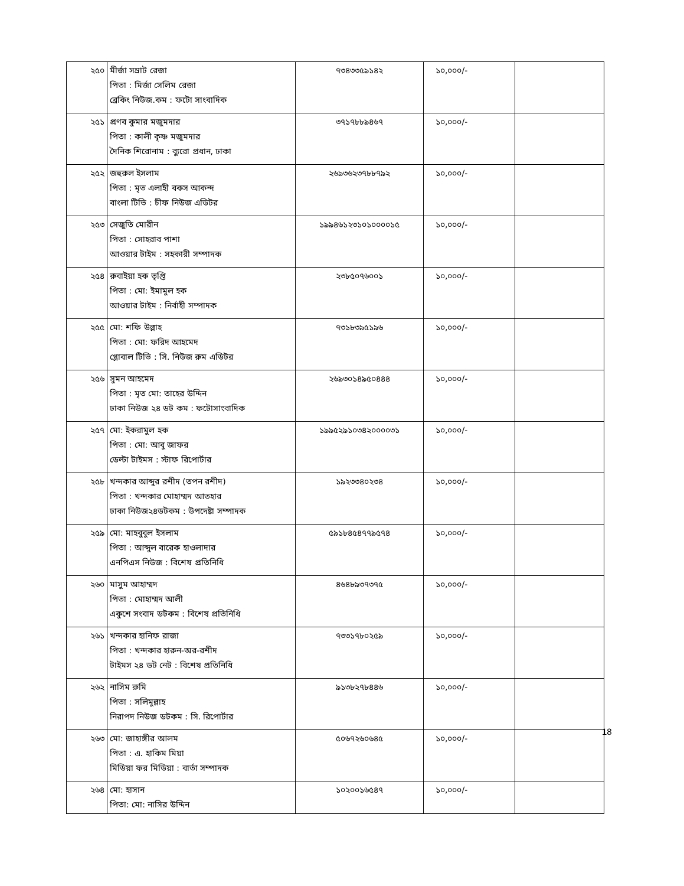| ২৫০ | মীর্জা সম্রাট রেজা পিতা : মির্জা সেলিম রেজা ব্রেকিং নিউজ.কম : ফটো সাংবাদিক | ৭৩৪৩৩৫৯১৪২ | ১০,০০০/- | |
| ২৫১ | প্রণব কুমার মজুমদার পিতা : কালী কৃষ্ণ মজুমদার দৈনিক শিরোনাম : ব্যুরো প্রধান, ঢাকা | ৩৭১৭৮৮৯৪৬৭ | ১০,০০০/- | |
| ২৫২ | জহুরুল ইসলাম পিতা : মৃত এলাহী বকস আকন্দ বাংলা টিভি : চীফ নিউজ এডিটর | ২৬৯৩৬২৩৭৮৮৭৯২ | ১০,০০০/- | |
| ২৫৩ | সেজুতি মোরীন পিতা : সোহরাব পাশা আওয়ার টাইম : সহকারী সম্পাদক | ১৯৯৪৬১২৩১০১০০০০১৫ | ১০,০০০/- | |
| ২৫৪ | রুবাইয়া হক তৃপ্তি পিতা : মো: ইমামুল হক আওয়ার টাইম : নির্বাহী সম্পাদক | ২৩৮৫০৭৬০০১ | ১০,০০০/- | |
| ২৫৫ | মো: শফি উল্লাহ পিতা : মো: ফরিদ আহমেদ গ্লোবাল টিভি : সি. নিউজ রুম এডিটর | ৭৩১৮৩৯৫১৯৬ | ১০,০০০/- | |
| ২৫৬ | সুমন আহমেদ পিতা : মৃত মো: তাহের উদ্দিন ঢাকা নিউজ ২৪ ডট কম : ফটোসাংবাদিক | ২৬৯৩০১৪৯৫০৪৪৪ | ১০,০০০/- | |
| ২৫৭ | মো: ইকরামুল হক পিতা : মো: আবু জাফর ডেল্টা টাইমস : স্টাফ রিপোর্টার | ১৯৯৫২৯১০৩৪২০০০০৩১ | ১০,০০০/- | |
| ২৫৮ | খন্দকার আব্দুর রশীদ (তপন রশীদ) পিতা : খন্দকার মোহাম্মদ আতহার ঢাকা নিউজ২৪ডটকম : উপদেষ্টা সম্পাদক | ১৯২৩৩৪০২৩৪ | ১০,০০০/- | |
| ২৫৯ | মো: মাহবুবুল ইসলাম পিতা : আব্দুল বারেক হাওলাদার এনপিএস নিউজ : বিশেষ প্রতিনিধি | ৫৯১৮৪৫৪৭৭৯৫৭৪ | ১০,০০০/- | |
| ২৬০ | মাসুম আহাম্মদ পিতা : মোহাম্মদ আলী একুশে সংবাদ ডটকম : বিশেষ প্রতিনিধি | ৪৬৪৮৯৩৭৩৭৫ | ১০,০০০/- | |
| ২৬১ | খন্দকার হানিফ রাজা পিতা : খন্দকার হারুন-অর-রশীদ টাইমস ২৪ ডট নেট : বিশেষ প্রতিনিধি | ৭৩৩১৭৮০২৫৯ | ১০,০০০/- | |
| ২৬২ | নাসিম রুমি পিতা : সলিমুল্লাহ নিরাপদ নিউজ ডটকম : সি. রিপোর্টার | ৯১৩৮২৭৮৪৪৬ | ১০,০০০/- | |
| ২৬৩ | মো: জাহাঙ্গীর আলম পিতা : এ. হাকিম মিয়া মিডিয়া ফর মিডিয়া : বার্তা সম্পাদক | ৫০৬৭২৬০৬৪৫ | ১০,০০০/- | |
| ২৬৪ | মো: হাসান পিতা: মো: নাসির উদ্দিন | ১০২০০১৬৫৪৭ | ১০,০০০/- | |
18